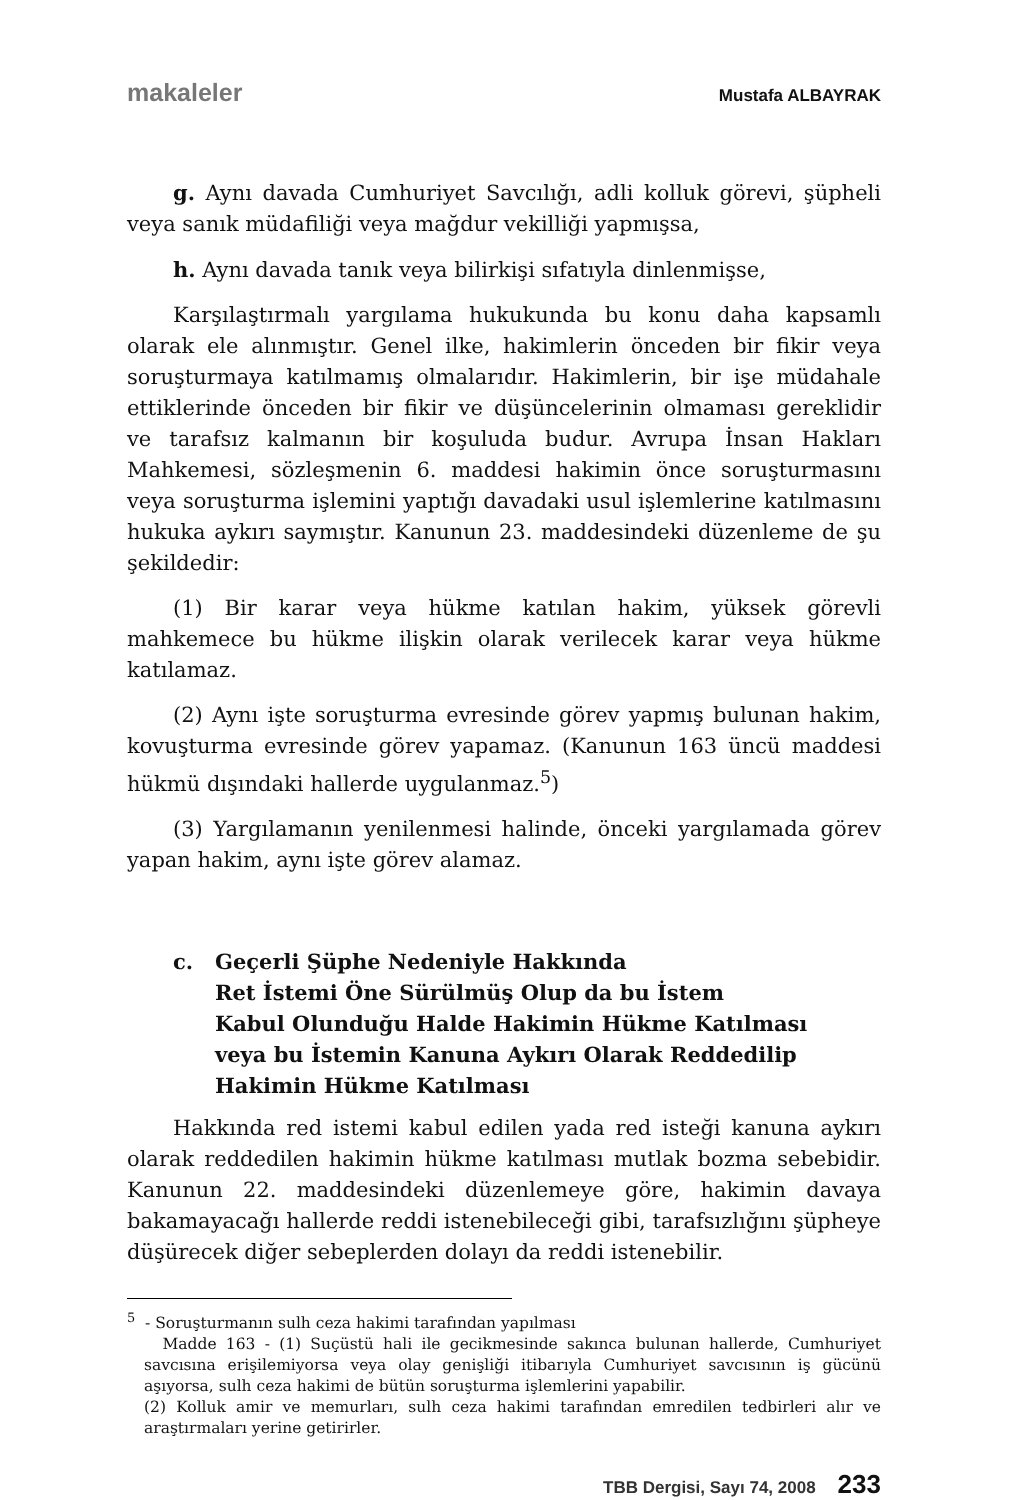makaleler Mustafa ALBAYRAK
g. Aynı davada Cumhuriyet Savcılığı, adli kolluk görevi, şüpheli veya sanık müdafiliği veya mağdur vekilliği yapmışsa,
h. Aynı davada tanık veya bilirkişi sıfatıyla dinlenmişse,
Karşılaştırmalı yargılama hukukunda bu konu daha kapsamlı olarak ele alınmıştır. Genel ilke, hakimlerin önceden bir fikir veya soruşturmaya katılmamış olmalarıdır. Hakimlerin, bir işe müdahale ettiklerinde önceden bir fikir ve düşüncelerinin olmaması gereklidir ve tarafsız kalmanın bir koşuluda budur. Avrupa İnsan Hakları Mahkemesi, sözleşmenin 6. maddesi hakimin önce soruşturmasını veya soruşturma işlemini yaptığı davadaki usul işlemlerine katılmasını hukuka aykırı saymıştır. Kanunun 23. maddesindeki düzenleme de şu şekildedir:
(1) Bir karar veya hükme katılan hakim, yüksek görevli mahkemece bu hükme ilişkin olarak verilecek karar veya hükme katılamaz.
(2) Aynı işte soruşturma evresinde görev yapmış bulunan hakim, kovuşturma evresinde görev yapamaz. (Kanunun 163 üncü maddesi hükmü dışındaki hallerde uygulanmaz.<sup>5</sup>)
(3) Yargılamanın yenilenmesi halinde, önceki yargılamada görev yapan hakim, aynı işte görev alamaz.
c. Geçerli Şüphe Nedeniyle Hakkında
Ret İstemi Öne Sürülmüş Olup da bu İstem
Kabul Olunduğu Halde Hakimin Hükme Katılması
veya bu İstemin Kanuna Aykırı Olarak Reddedilip
Hakimin Hükme Katılması
Hakkında red istemi kabul edilen yada red isteği kanuna aykırı olarak reddedilen hakimin hükme katılması mutlak bozma sebebidir. Kanunun 22. maddesindeki düzenlemeye göre, hakimin davaya bakamayacağı hallerde reddi istenebileceği gibi, tarafsızlığını şüpheye düşürecek diğer sebeplerden dolayı da reddi istenebilir.
<sup>5</sup> - Soruşturmanın sulh ceza hakimi tarafından yapılması
Madde 163 - (1) Suçüstü hali ile gecikmesinde sakınca bulunan hallerde, Cumhuriyet savcısına erişilemiyorsa veya olay genişliği itibarıyla Cumhuriyet savcısının iş gücünü aşıyorsa, sulh ceza hakimi de bütün soruşturma işlemlerini yapabilir.
(2) Kolluk amir ve memurları, sulh ceza hakimi tarafından emredilen tedbirleri alır ve araştırmaları yerine getirirler.
TBB Dergisi, Sayı 74, 2008 233